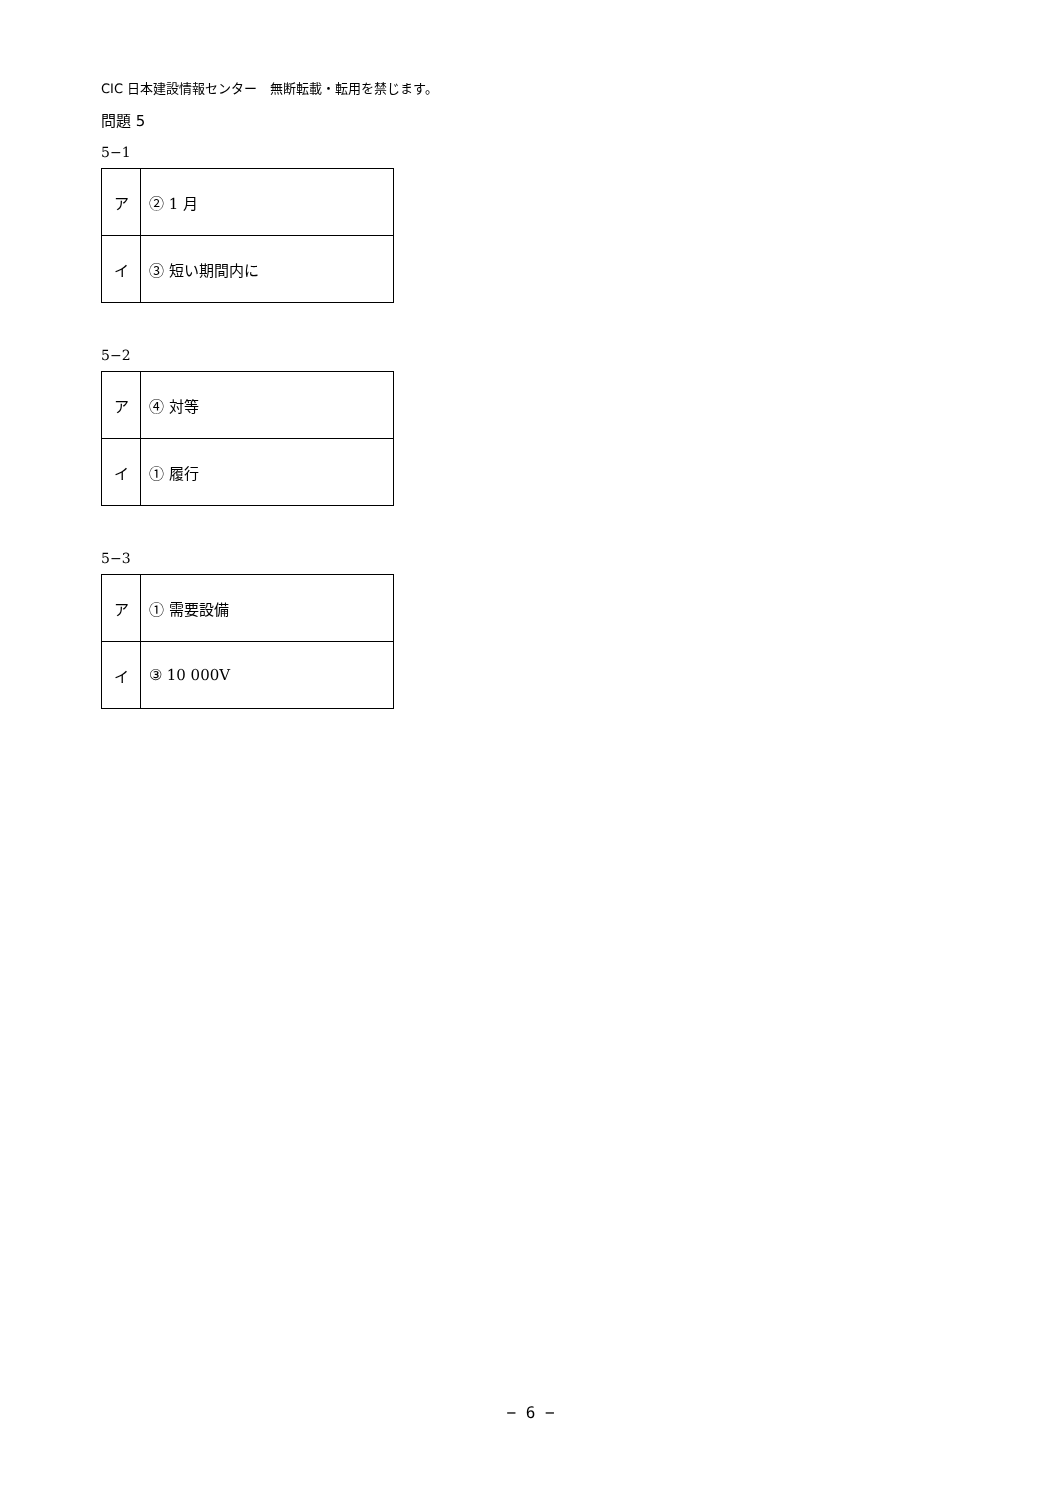CIC 日本建設情報センター　無断転載・転用を禁じます。
問題 5
5−1
| ア | ② 1 月 |
| イ | ③ 短い期間内に |
5−2
| ア | ④ 対等 |
| イ | ① 履行 |
5−3
| ア | ① 需要設備 |
| イ | ③ 10 000V |
− 6 −